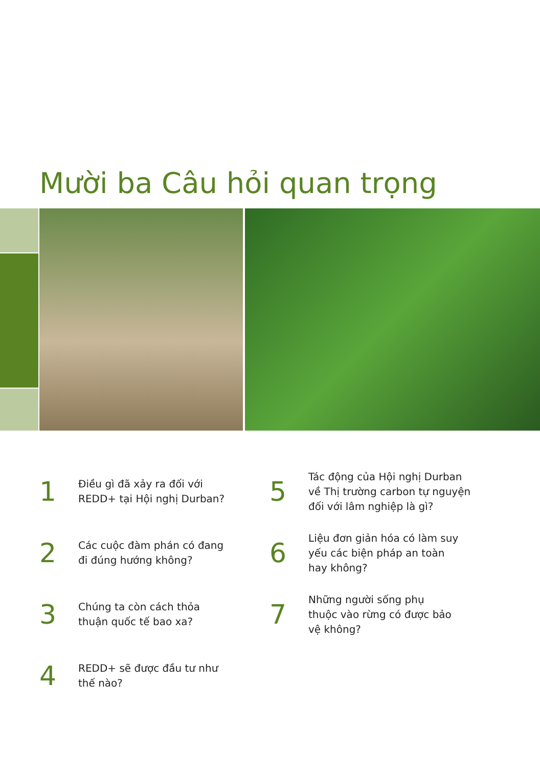Mười ba Câu hỏi quan trọng
1
Điều gì đã xảy ra đối với
REDD+ tại Hội nghị Durban?
2
Các cuộc đàm phán có đang
đi đúng hướng không?
3
Chúng ta còn cách thỏa
thuận quốc tế bao xa?
4
REDD+ sẽ được đầu tư như
thế nào?
5
Tác động của Hội nghị Durban
về Thị trường carbon tự nguyện
đối với lâm nghiệp là gì?
6
Liệu đơn giản hóa có làm suy
yếu các biện pháp an toàn
hay không?
7
Những người sống phụ
thuộc vào rừng có được bảo
vệ không?